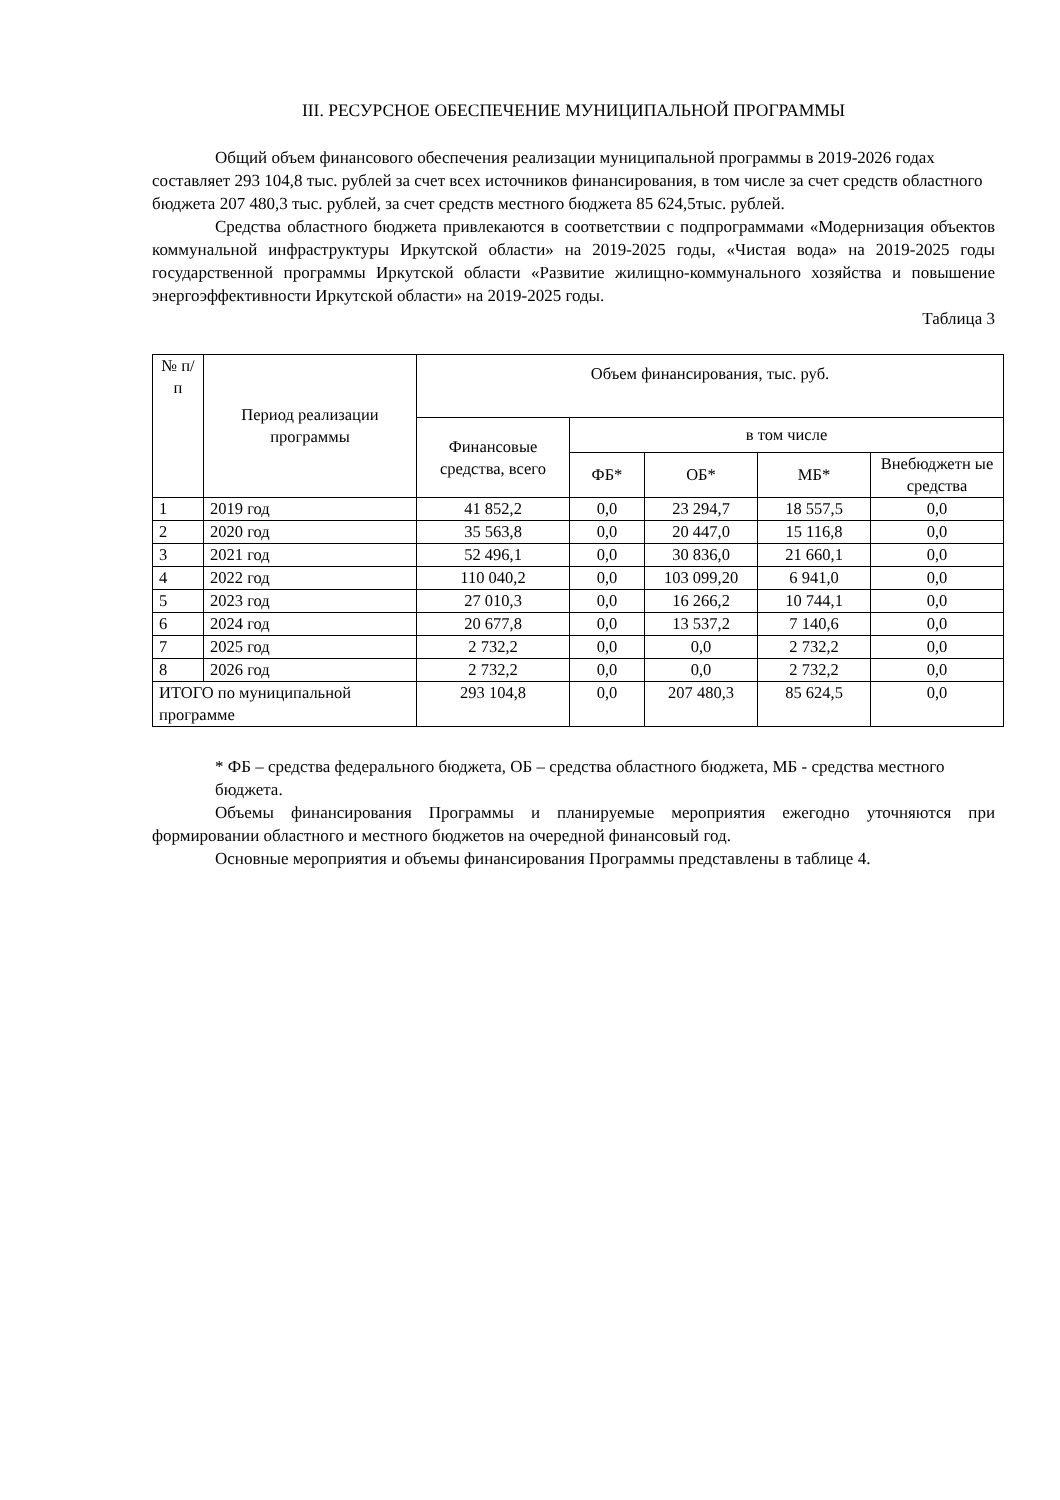III. РЕСУРСНОЕ ОБЕСПЕЧЕНИЕ МУНИЦИПАЛЬНОЙ ПРОГРАММЫ
Общий объем финансового обеспечения реализации муниципальной программы в 2019-2026 годах составляет 293 104,8 тыс. рублей за счет всех источников финансирования, в том числе за счет средств областного бюджета 207 480,3 тыс. рублей, за счет средств местного бюджета 85 624,5тыс. рублей.
Средства областного бюджета привлекаются в соответствии с подпрограммами «Модернизация объектов коммунальной инфраструктуры Иркутской области» на 2019-2025 годы, «Чистая вода» на 2019-2025 годы государственной программы Иркутской области «Развитие жилищно-коммунального хозяйства и повышение энергоэффективности Иркутской области» на 2019-2025 годы.
Таблица 3
| № п/п | Период реализации программы | Объем финансирования, тыс. руб. | | | | |
| --- | --- | --- | --- | --- | --- | --- |
| | | Финансовые средства, всего | в том числе | | | |
| | | | ФБ* | ОБ* | МБ* | Внебюджетн ые средства |
| 1 | 2019 год | 41 852,2 | 0,0 | 23 294,7 | 18 557,5 | 0,0 |
| 2 | 2020 год | 35 563,8 | 0,0 | 20 447,0 | 15 116,8 | 0,0 |
| 3 | 2021 год | 52 496,1 | 0,0 | 30 836,0 | 21 660,1 | 0,0 |
| 4 | 2022 год | 110 040,2 | 0,0 | 103 099,20 | 6 941,0 | 0,0 |
| 5 | 2023 год | 27 010,3 | 0,0 | 16 266,2 | 10 744,1 | 0,0 |
| 6 | 2024 год | 20 677,8 | 0,0 | 13 537,2 | 7 140,6 | 0,0 |
| 7 | 2025 год | 2 732,2 | 0,0 | 0,0 | 2 732,2 | 0,0 |
| 8 | 2026 год | 2 732,2 | 0,0 | 0,0 | 2 732,2 | 0,0 |
| ИТОГО по муниципальной программе | | 293 104,8 | 0,0 | 207 480,3 | 85 624,5 | 0,0 |
* ФБ – средства федерального бюджета, ОБ – средства областного бюджета, МБ - средства местного бюджета.
Объемы финансирования Программы и планируемые мероприятия ежегодно уточняются при формировании областного и местного бюджетов на очередной финансовый год.
Основные мероприятия и объемы финансирования Программы представлены в таблице 4.